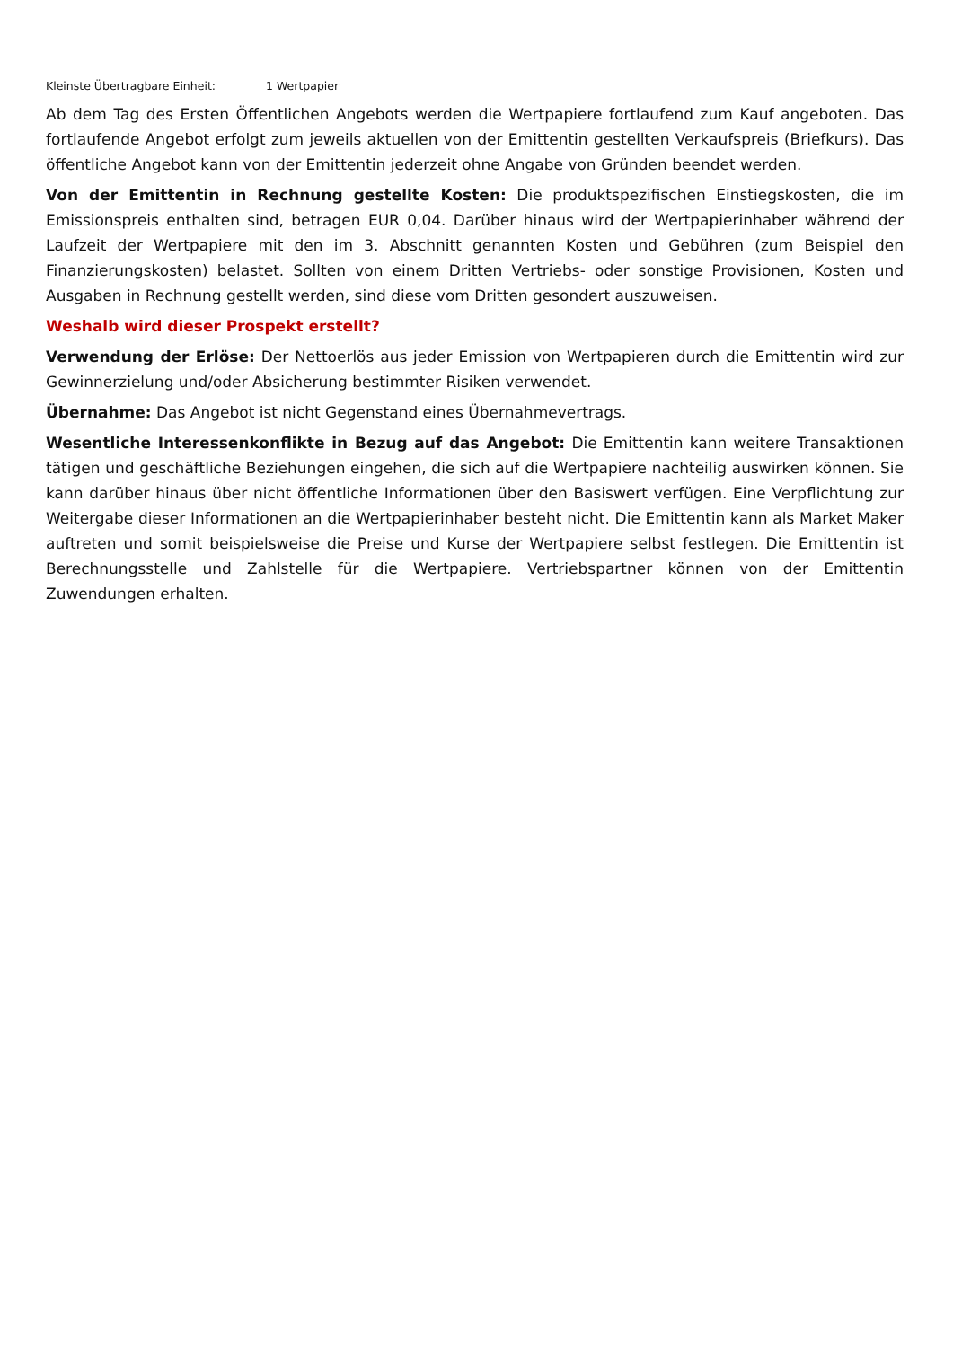Kleinste Übertragbare Einheit: 1 Wertpapier
Ab dem Tag des Ersten Öffentlichen Angebots werden die Wertpapiere fortlaufend zum Kauf angeboten. Das fortlaufende Angebot erfolgt zum jeweils aktuellen von der Emittentin gestellten Verkaufspreis (Briefkurs). Das öffentliche Angebot kann von der Emittentin jederzeit ohne Angabe von Gründen beendet werden.
Von der Emittentin in Rechnung gestellte Kosten: Die produktspezifischen Einstiegskosten, die im Emissionspreis enthalten sind, betragen EUR 0,04. Darüber hinaus wird der Wertpapierinhaber während der Laufzeit der Wertpapiere mit den im 3. Abschnitt genannten Kosten und Gebühren (zum Beispiel den Finanzierungskosten) belastet. Sollten von einem Dritten Vertriebs- oder sonstige Provisionen, Kosten und Ausgaben in Rechnung gestellt werden, sind diese vom Dritten gesondert auszuweisen.
Weshalb wird dieser Prospekt erstellt?
Verwendung der Erlöse: Der Nettoerlös aus jeder Emission von Wertpapieren durch die Emittentin wird zur Gewinnerzielung und/oder Absicherung bestimmter Risiken verwendet.
Übernahme: Das Angebot ist nicht Gegenstand eines Übernahmevertrags.
Wesentliche Interessenkonflikte in Bezug auf das Angebot: Die Emittentin kann weitere Transaktionen tätigen und geschäftliche Beziehungen eingehen, die sich auf die Wertpapiere nachteilig auswirken können. Sie kann darüber hinaus über nicht öffentliche Informationen über den Basiswert verfügen. Eine Verpflichtung zur Weitergabe dieser Informationen an die Wertpapierinhaber besteht nicht. Die Emittentin kann als Market Maker auftreten und somit beispielsweise die Preise und Kurse der Wertpapiere selbst festlegen. Die Emittentin ist Berechnungsstelle und Zahlstelle für die Wertpapiere. Vertriebspartner können von der Emittentin Zuwendungen erhalten.